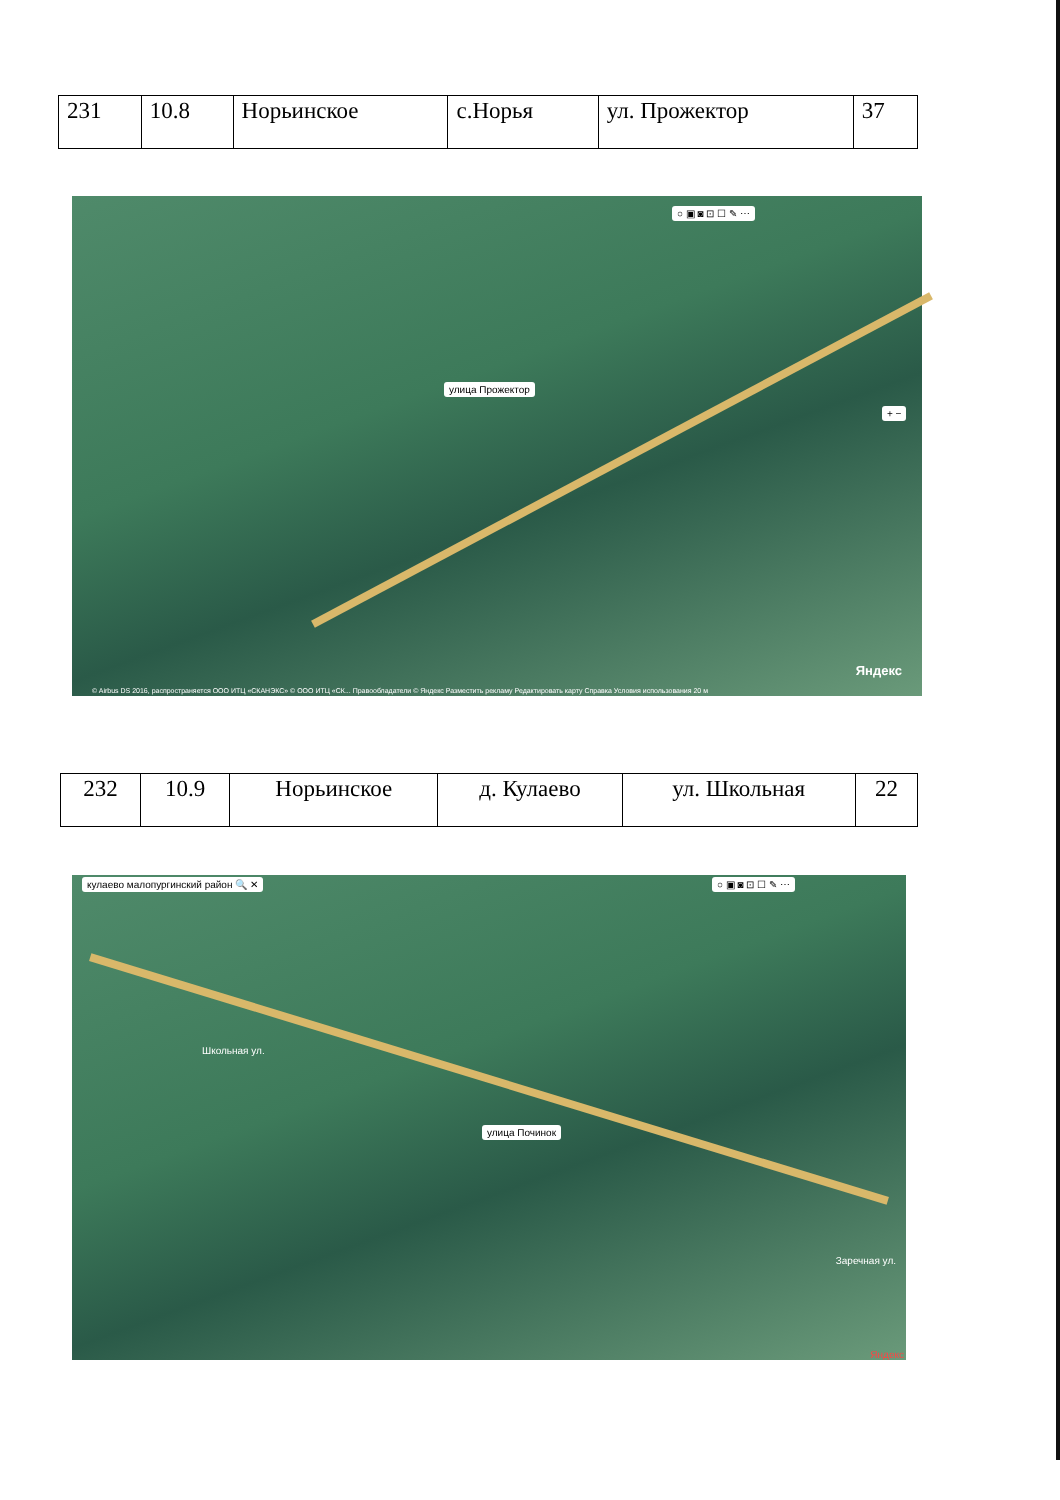| 231 | 10.8 | Норьинское | с.Норья | ул. Прожектор | 37 |
улица Прожектор
○ ▣ ◙ ⊡ ☐ ✎ ⋯
+ −
Яндекс
© Airbus DS 2016, распространяется ООО ИТЦ «СКАНЭКС» © ООО ИТЦ «СК... Правообладатели © Яндекс Разместить рекламу Редактировать карту Справка Условия использования 20 м
| 232 | 10.9 | Норьинское | д. Кулаево | ул. Школьная | 22 |
кулаево малопургинский район 🔍 ✕
○ ▣ ◙ ⊡ ☐ ✎ ⋯
улица Починок
Школьная ул.
Заречная ул.
Яндекс